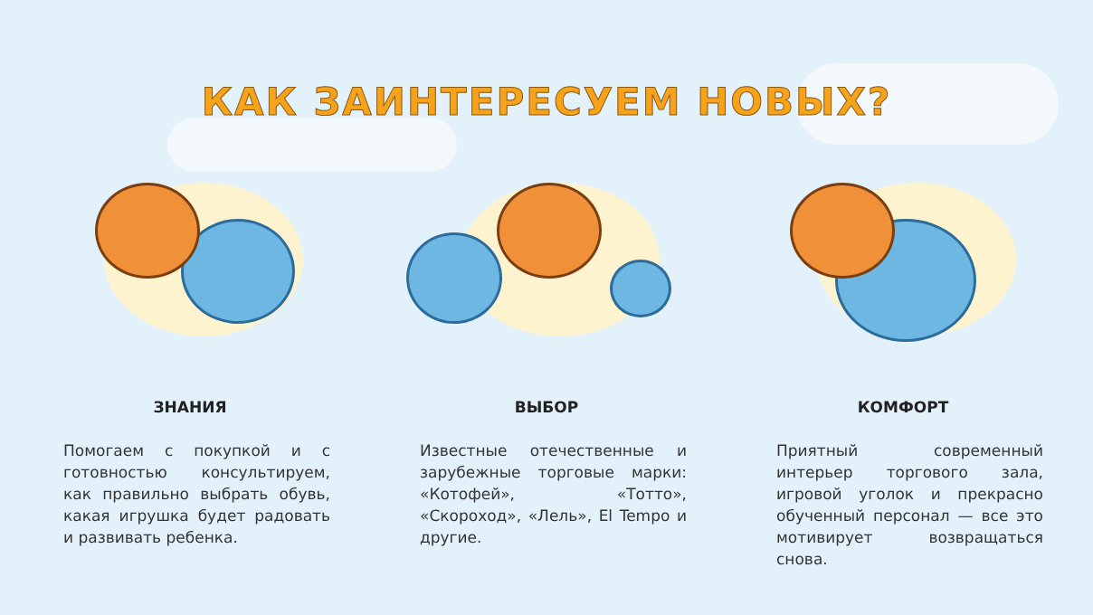КАК ЗАИНТЕРЕСУЕМ НОВЫХ?
ЗНАНИЯ
Помогаем с покупкой и с готовностью консультируем, как правильно выбрать обувь, какая игрушка будет радовать и развивать ребенка.
ВЫБОР
Известные отечественные и зарубежные торговые марки: «Котофей», «Тотто», «Скороход», «Лель», El Tempo и другие.
КОМФОРТ
Приятный современный интерьер торгового зала, игровой уголок и прекрасно обученный персонал — все это мотивирует возвращаться снова.